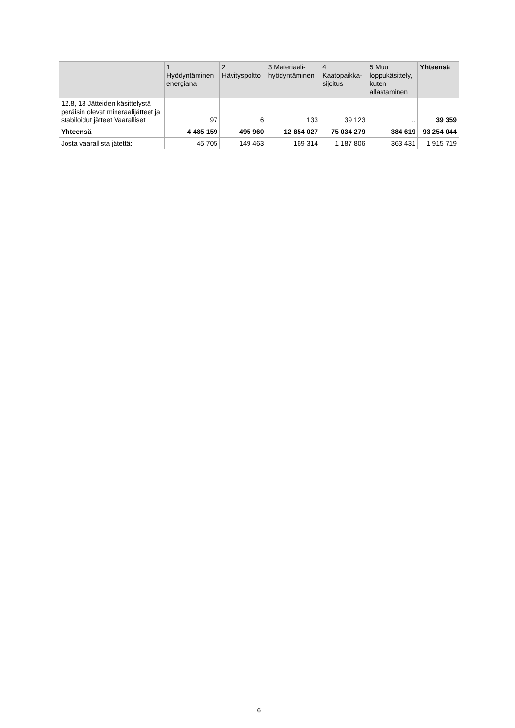| | 1 Hyödyntäminen energiana | 2 Hävityspoltto | 3 Materiaali- hyödyntäminen | 4 Kaatopaikka- sijoitus | 5 Muu loppukäsittely, kuten allastaminen | Yhteensä |
| --- | --- | --- | --- | --- | --- | --- |
| 12.8, 13 Jätteiden käsittelystä peräisin olevat mineraalijätteet ja stabiloidut jätteet Vaaralliset | 97 | 6 | 133 | 39 123 | .. | 39 359 |
| Yhteensä | 4 485 159 | 495 960 | 12 854 027 | 75 034 279 | 384 619 | 93 254 044 |
| Josta vaarallista jätettä: | 45 705 | 149 463 | 169 314 | 1 187 806 | 363 431 | 1 915 719 |
6